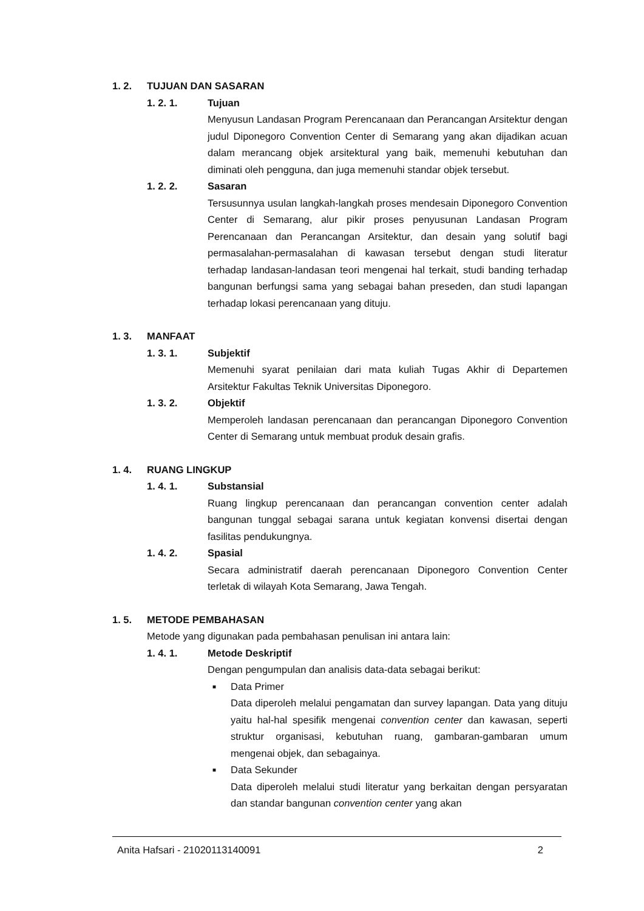1. 2. TUJUAN DAN SASARAN
1. 2. 1. Tujuan
Menyusun Landasan Program Perencanaan dan Perancangan Arsitektur dengan judul Diponegoro Convention Center di Semarang yang akan dijadikan acuan dalam merancang objek arsitektural yang baik, memenuhi kebutuhan dan diminati oleh pengguna, dan juga memenuhi standar objek tersebut.
1. 2. 2. Sasaran
Tersusunnya usulan langkah-langkah proses mendesain Diponegoro Convention Center di Semarang, alur pikir proses penyusunan Landasan Program Perencanaan dan Perancangan Arsitektur, dan desain yang solutif bagi permasalahan-permasalahan di kawasan tersebut dengan studi literatur terhadap landasan-landasan teori mengenai hal terkait, studi banding terhadap bangunan berfungsi sama yang sebagai bahan preseden, dan studi lapangan terhadap lokasi perencanaan yang dituju.
1. 3. MANFAAT
1. 3. 1. Subjektif
Memenuhi syarat penilaian dari mata kuliah Tugas Akhir di Departemen Arsitektur Fakultas Teknik Universitas Diponegoro.
1. 3. 2. Objektif
Memperoleh landasan perencanaan dan perancangan Diponegoro Convention Center di Semarang untuk membuat produk desain grafis.
1. 4. RUANG LINGKUP
1. 4. 1. Substansial
Ruang lingkup perencanaan dan perancangan convention center adalah bangunan tunggal sebagai sarana untuk kegiatan konvensi disertai dengan fasilitas pendukungnya.
1. 4. 2. Spasial
Secara administratif daerah perencanaan Diponegoro Convention Center terletak di wilayah Kota Semarang, Jawa Tengah.
1. 5. METODE PEMBAHASAN
Metode yang digunakan pada pembahasan penulisan ini antara lain:
1. 4. 1. Metode Deskriptif
Dengan pengumpulan dan analisis data-data sebagai berikut:
■
Data Primer
Data diperoleh melalui pengamatan dan survey lapangan. Data yang dituju yaitu hal-hal spesifik mengenai convention center dan kawasan, seperti struktur organisasi, kebutuhan ruang, gambaran-gambaran umum mengenai objek, dan sebagainya.
■
Data Sekunder
Data diperoleh melalui studi literatur yang berkaitan dengan persyaratan dan standar bangunan convention center yang akan
Anita Hafsari - 21020113140091 2